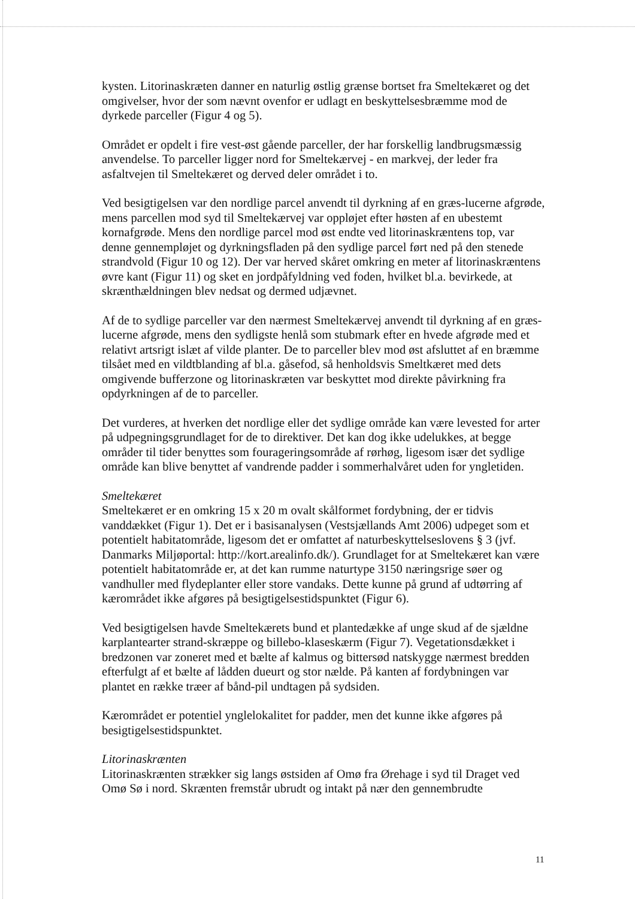kysten. Litorinaskræten danner en naturlig østlig grænse bortset fra Smeltekæret og det omgivelser, hvor der som nævnt ovenfor er udlagt en beskyttelsesbræmme mod de dyrkede parceller (Figur 4 og 5).
Området er opdelt i fire vest-øst gående parceller, der har forskellig landbrugsmæssig anvendelse. To parceller ligger nord for Smeltekærvej - en markvej, der leder fra asfaltvejen til Smeltekæret og derved deler området i to.
Ved besigtigelsen var den nordlige parcel anvendt til dyrkning af en græs-lucerne afgrøde, mens parcellen mod syd til Smeltekærvej var oppløjet efter høsten af en ubestemt kornafgrøde. Mens den nordlige parcel mod øst endte ved litorinaskræntens top, var denne gennempløjet og dyrkningsfladen på den sydlige parcel ført ned på den stenede strandvold (Figur 10 og 12). Der var herved skåret omkring en meter af litorinaskræntens øvre kant (Figur 11) og sket en jordpåfyldning ved foden, hvilket bl.a. bevirkede, at skrænthældningen blev nedsat og dermed udjævnet.
Af de to sydlige parceller var den nærmest Smeltekærvej anvendt til dyrkning af en græs-lucerne afgrøde, mens den sydligste henlå som stubmark efter en hvede afgrøde med et relativt artsrigt islæt af vilde planter. De to parceller blev mod øst afsluttet af en bræmme tilsået med en vildtblanding af bl.a. gåsefod, så henholdsvis Smeltkæret med dets omgivende bufferzone og litorinaskræten var beskyttet mod direkte påvirkning fra opdyrkningen af de to parceller.
Det vurderes, at hverken det nordlige eller det sydlige område kan være levested for arter på udpegningsgrundlaget for de to direktiver. Det kan dog ikke udelukkes, at begge områder til tider benyttes som fourageringsområde af rørhøg, ligesom især det sydlige område kan blive benyttet af vandrende padder i sommerhalvåret uden for yngletiden.
Smeltekæret
Smeltekæret er en omkring 15 x 20 m ovalt skålformet fordybning, der er tidvis vanddækket (Figur 1). Det er i basisanalysen (Vestsjællands Amt 2006) udpeget som et potentielt habitatområde, ligesom det er omfattet af naturbeskyttelseslovens § 3 (jvf. Danmarks Miljøportal: http://kort.arealinfo.dk/). Grundlaget for at Smeltekæret kan være potentielt habitatområde er, at det kan rumme naturtype 3150 næringsrige søer og vandhuller med flydeplanter eller store vandaks. Dette kunne på grund af udtørring af kærområdet ikke afgøres på besigtigelsestidspunktet (Figur 6).
Ved besigtigelsen havde Smeltekærets bund et plantedække af unge skud af de sjældne karplantearter strand-skræppe og billebo-klaseskærm (Figur 7). Vegetationsdækket i bredzonen var zoneret med et bælte af kalmus og bittersød natskygge nærmest bredden efterfulgt af et bælte af lådden dueurt og stor nælde. På kanten af fordybningen var plantet en række træer af bånd-pil undtagen på sydsiden.
Kærområdet er potentiel ynglelokalitet for padder, men det kunne ikke afgøres på besigtigelsestidspunktet.
Litorinaskrænten
Litorinaskrænten strækker sig langs østsiden af Omø fra Ørehage i syd til Draget ved Omø Sø i nord. Skrænten fremstår ubrudt og intakt på nær den gennembrudte
11